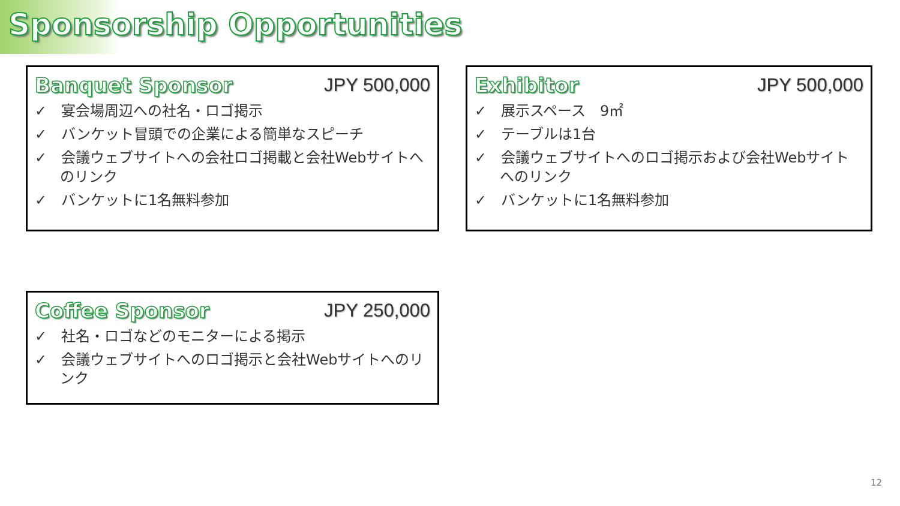Sponsorship Opportunities
Banquet Sponsor JPY 500,000
✓　宴会場周辺への社名・ロゴ掲示
✓　バンケット冒頭での企業による簡単なスピーチ
✓　会議ウェブサイトへの会社ロゴ掲載と会社Webサイトへのリンク
✓　バンケットに1名無料参加
Exhibitor JPY 500,000
✓　展示スペース　9㎡
✓　テーブルは1台
✓　会議ウェブサイトへのロゴ掲示および会社Webサイトへのリンク
✓　バンケットに1名無料参加
Coffee Sponsor JPY 250,000
✓　社名・ロゴなどのモニターによる掲示
✓　会議ウェブサイトへのロゴ掲示と会社Webサイトへのリンク
12